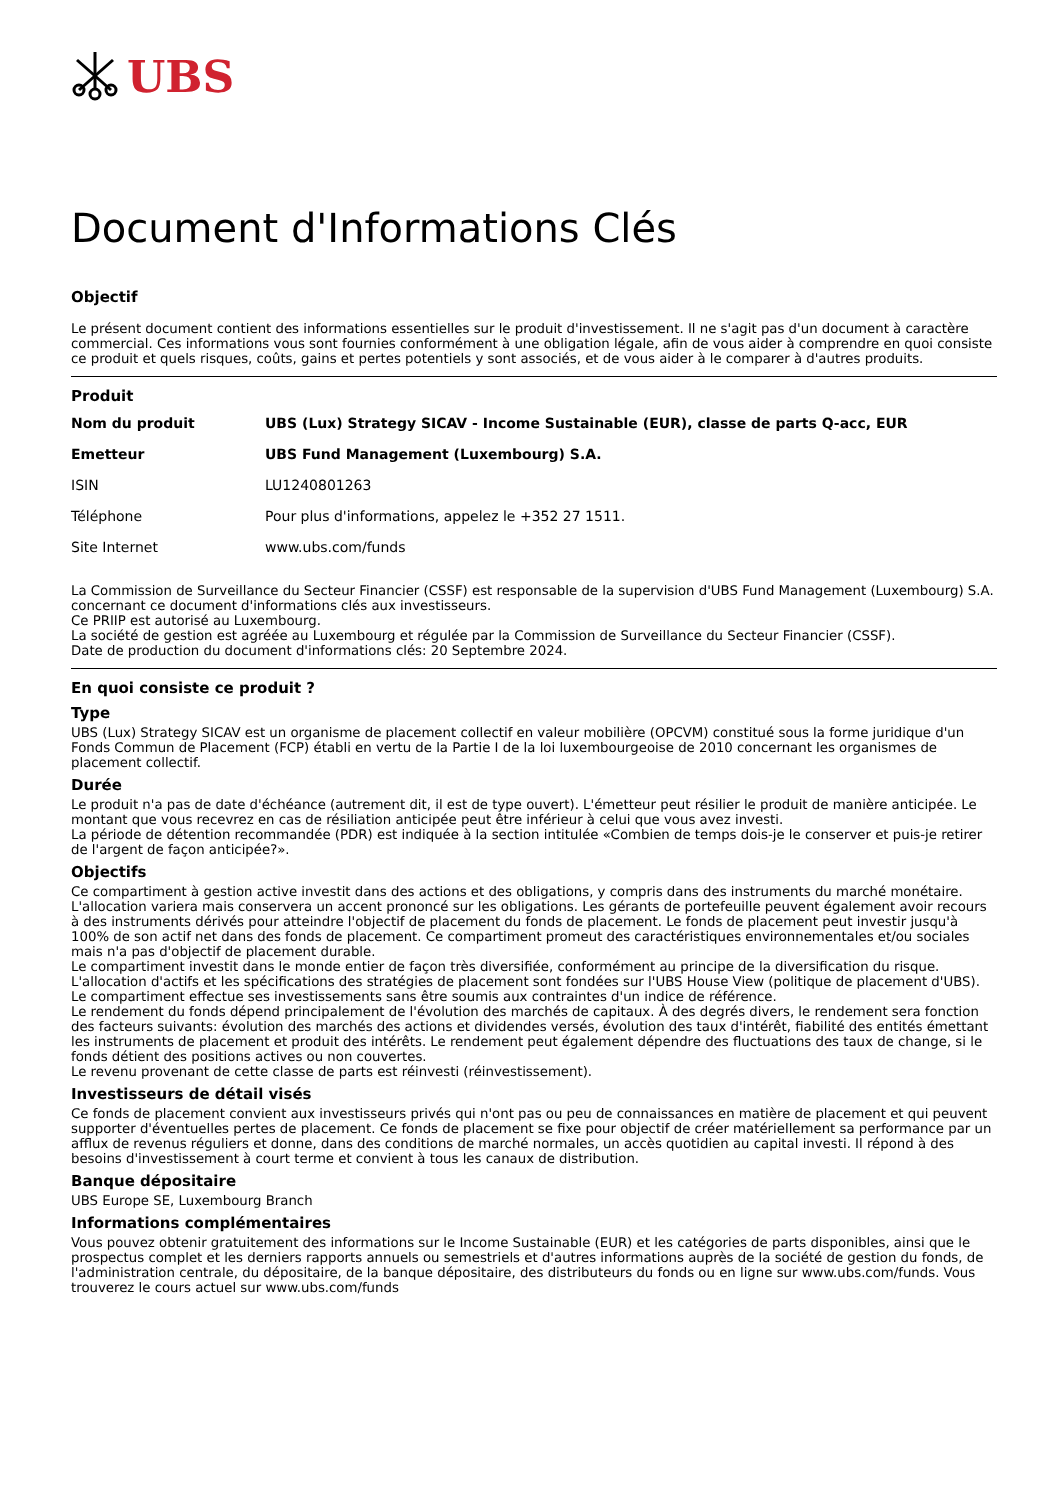UBS
Document d'Informations Clés
Objectif
Le présent document contient des informations essentielles sur le produit d'investissement. Il ne s'agit pas d'un document à caractère commercial. Ces informations vous sont fournies conformément à une obligation légale, afin de vous aider à comprendre en quoi consiste ce produit et quels risques, coûts, gains et pertes potentiels y sont associés, et de vous aider à le comparer à d'autres produits.
Produit
| Nom du produit | UBS (Lux) Strategy SICAV - Income Sustainable (EUR), classe de parts Q-acc, EUR |
| Emetteur | UBS Fund Management (Luxembourg) S.A. |
| ISIN | LU1240801263 |
| Téléphone | Pour plus d'informations, appelez le +352 27 1511. |
| Site Internet | www.ubs.com/funds |
La Commission de Surveillance du Secteur Financier (CSSF) est responsable de la supervision d'UBS Fund Management (Luxembourg) S.A. concernant ce document d'informations clés aux investisseurs.
Ce PRIIP est autorisé au Luxembourg.
La société de gestion est agréée au Luxembourg et régulée par la Commission de Surveillance du Secteur Financier (CSSF).
Date de production du document d'informations clés: 20 Septembre 2024.
En quoi consiste ce produit ?
Type
UBS (Lux) Strategy SICAV est un organisme de placement collectif en valeur mobilière (OPCVM) constitué sous la forme juridique d'un Fonds Commun de Placement (FCP) établi en vertu de la Partie I de la loi luxembourgeoise de 2010 concernant les organismes de placement collectif.
Durée
Le produit n'a pas de date d'échéance (autrement dit, il est de type ouvert). L'émetteur peut résilier le produit de manière anticipée. Le montant que vous recevrez en cas de résiliation anticipée peut être inférieur à celui que vous avez investi.
La période de détention recommandée (PDR) est indiquée à la section intitulée «Combien de temps dois-je le conserver et puis-je retirer de l'argent de façon anticipée?».
Objectifs
Ce compartiment à gestion active investit dans des actions et des obligations, y compris dans des instruments du marché monétaire. L'allocation variera mais conservera un accent prononcé sur les obligations. Les gérants de portefeuille peuvent également avoir recours à des instruments dérivés pour atteindre l'objectif de placement du fonds de placement. Le fonds de placement peut investir jusqu'à 100% de son actif net dans des fonds de placement. Ce compartiment promeut des caractéristiques environnementales et/ou sociales mais n'a pas d'objectif de placement durable.
Le compartiment investit dans le monde entier de façon très diversifiée, conformément au principe de la diversification du risque. L'allocation d'actifs et les spécifications des stratégies de placement sont fondées sur l'UBS House View (politique de placement d'UBS).
Le compartiment effectue ses investissements sans être soumis aux contraintes d'un indice de référence.
Le rendement du fonds dépend principalement de l'évolution des marchés de capitaux. À des degrés divers, le rendement sera fonction des facteurs suivants: évolution des marchés des actions et dividendes versés, évolution des taux d'intérêt, fiabilité des entités émettant les instruments de placement et produit des intérêts. Le rendement peut également dépendre des fluctuations des taux de change, si le fonds détient des positions actives ou non couvertes.
Le revenu provenant de cette classe de parts est réinvesti (réinvestissement).
Investisseurs de détail visés
Ce fonds de placement convient aux investisseurs privés qui n'ont pas ou peu de connaissances en matière de placement et qui peuvent supporter d'éventuelles pertes de placement. Ce fonds de placement se fixe pour objectif de créer matériellement sa performance par un afflux de revenus réguliers et donne, dans des conditions de marché normales, un accès quotidien au capital investi. Il répond à des besoins d'investissement à court terme et convient à tous les canaux de distribution.
Banque dépositaire
UBS Europe SE, Luxembourg Branch
Informations complémentaires
Vous pouvez obtenir gratuitement des informations sur le Income Sustainable (EUR) et les catégories de parts disponibles, ainsi que le prospectus complet et les derniers rapports annuels ou semestriels et d'autres informations auprès de la société de gestion du fonds, de l'administration centrale, du dépositaire, de la banque dépositaire, des distributeurs du fonds ou en ligne sur www.ubs.com/funds. Vous trouverez le cours actuel sur www.ubs.com/funds